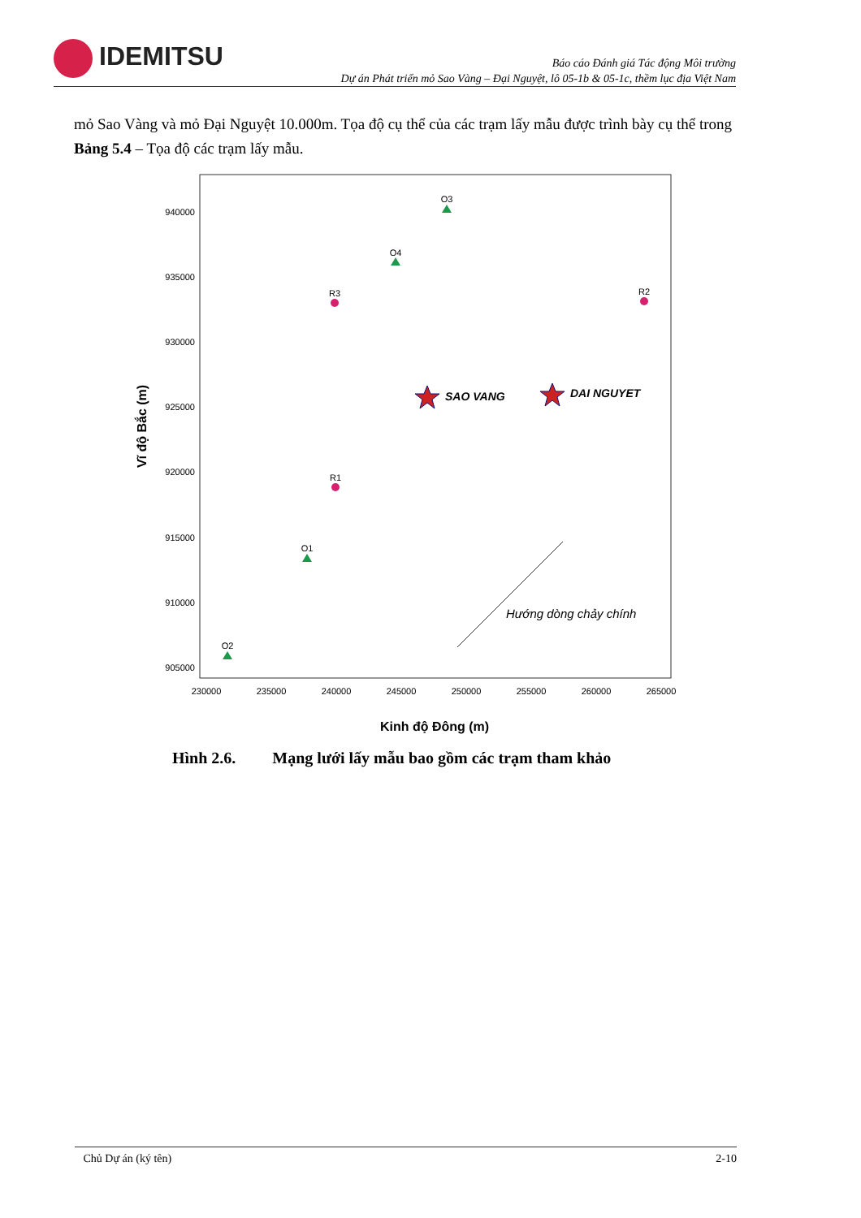IDEMITSU
Báo cáo Đánh giá Tác động Môi trường
Dự án Phát triển mỏ Sao Vàng – Đại Nguyệt, lô 05-1b & 05-1c, thềm lục địa Việt Nam
mỏ Sao Vàng và mỏ Đại Nguyệt 10.000m. Tọa độ cụ thể của các trạm lấy mẫu được trình bày cụ thể trong Bảng 5.4 – Tọa độ các trạm lấy mẫu.
940000
935000
930000
925000
920000
915000
910000
905000
230000
235000
240000
245000
250000
255000
260000
265000
Kinh độ Đông (m)
Vĩ độ Bắc (m)
O3
O4
R3
R2
R1
O1
O2
SAO VANG
DAI NGUYET
Hướng dòng chảy chính
Hình 2.6. Mạng lưới lấy mẫu bao gồm các trạm tham khảo
Chủ Dự án (ký tên) 2-10